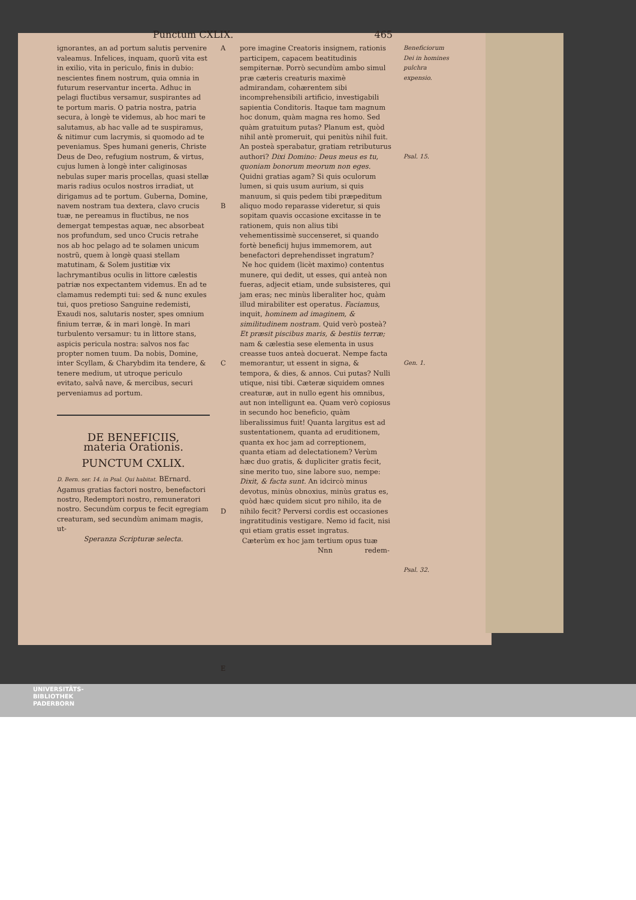Punctum CXLIX. 465
ignorantes, an ad portum salutis pervenire valeamus. Infelices, inquam, quorũ vita est in exilio, vita in periculo, finis in dubio: nescientes finem nostrum, quia omnia in futurum reservantur incerta. Adhuc in pelagi fluctibus versamur, suspirantes ad te portum maris. O patria nostra, patria secura, à longè te videmus, ab hoc mari te salutamus, ab hac valle ad te suspiramus, & nitimur cum lacrymis, si quomodo ad te peveniamus. Spes humani generis, Christe Deus de Deo, refugium nostrum, & virtus, cujus lumen à longè inter caliginosas nebulas super maris procellas, quasi stellæ maris radius oculos nostros irradiat, ut dirigamus ad te portum. Guberna, Domine, navem nostram tua dextera, clavo crucis tuæ, ne pereamus in fluctibus, ne nos demergat tempestas aquæ, nec absorbeat nos profundum, sed unco Crucis retrahe nos ab hoc pelago ad te solamen unicum nostrũ, quem à longè quasi stellam matutinam, & Solem justitiæ vix lachrymantibus oculis in littore cælestis patriæ nos expectantem videmus. En ad te clamamus redempti tui: sed & nunc exules tui, quos pretioso Sanguine redemisti, Exaudi nos, salutaris noster, spes omnium finium terræ, & in mari longè. In mari turbulento versamur: tu in littore stans, aspicis pericula nostra: salvos nos fac propter nomen tuum. Da nobis, Domine, inter Scyllam, & Charybdim ita tendere, & tenere medium, ut utroque periculo evitato, salvâ nave, & mercibus, securi perveniamus ad portum.
DE BENEFICIIS,
materia Orationis.
PUNCTUM CXLIX.
D. Bern. ser. 14. in Psal. Qui habitat. BErnard. Agamus gratias factori nostro, benefactori nostro, Redemptori nostro, remuneratori nostro. Secundùm corpus te fecit egregiam creaturam, sed secundùm animam magis, ut-
Speranza Scripturæ selecta.
A
B
C
D
E
pore imagine Creatoris insignem, rationis participem, capacem beatitudinis sempiternæ. Porrò secundùm ambo simul præ cæteris creaturis maximè admirandam, cohærentem sibi incomprehensibili artificio, investigabili sapientia Conditoris. Itaque tam magnum hoc donum, quàm magna res homo. Sed quàm gratuitum putas? Planum est, quòd nihil antè promeruit, qui penitùs nihil fuit. An posteà sperabatur, gratiam retributurus authori? Dixi Domino: Deus meus es tu, quoniam bonorum meorum non eges. Quidni gratias agam? Si quis oculorum lumen, si quis usum aurium, si quis manuum, si quis pedem tibi præpeditum aliquo modo reparasse videretur, si quis sopitam quavis occasione excitasse in te rationem, quis non alius tibi vehementissimè succenseret, si quando fortè beneficij hujus immemorem, aut benefactori deprehendisset ingratum?
Ne hoc quidem (licèt maximo) contentus munere, qui dedit, ut esses, qui anteà non fueras, adjecit etiam, unde subsisteres, qui jam eras; nec minùs liberaliter hoc, quàm illud mirabiliter est operatus. Faciamus, inquit, hominem ad imaginem, & similitudinem nostram. Quid verò posteà? Et præsit piscibus maris, & bestiis terræ; nam & cælestia sese elementa in usus creasse tuos anteà docuerat. Nempe facta memorantur, ut essent in signa, & tempora, & dies, & annos. Cui putas? Nulli utique, nisi tibi. Cæteræ siquidem omnes creaturæ, aut in nullo egent his omnibus, aut non intelligunt ea. Quam verò copiosus in secundo hoc beneficio, quàm liberalissimus fuit! Quanta largitus est ad sustentationem, quanta ad eruditionem, quanta ex hoc jam ad correptionem, quanta etiam ad delectationem? Verùm hæc duo gratis, & dupliciter gratis fecit, sine merito tuo, sine labore suo, nempe: Dixit, & facta sunt. An idcircò minus devotus, minùs obnoxius, minùs gratus es, quòd hæc quidem sicut pro nihilo, ita de nihilo fecit? Perversi cordis est occasiones ingratitudinis vestigare. Nemo id facit, nisi qui etiam gratis esset ingratus.
Cæterùm ex hoc jam tertium opus tuæ
Nnn redem-
Beneficiorum Dei in homines pulchra expensio.
Psal. 15.
Gen. 1.
Psal. 32.
UNIVERSITÄTS-
BIBLIOTHEK
PADERBORN